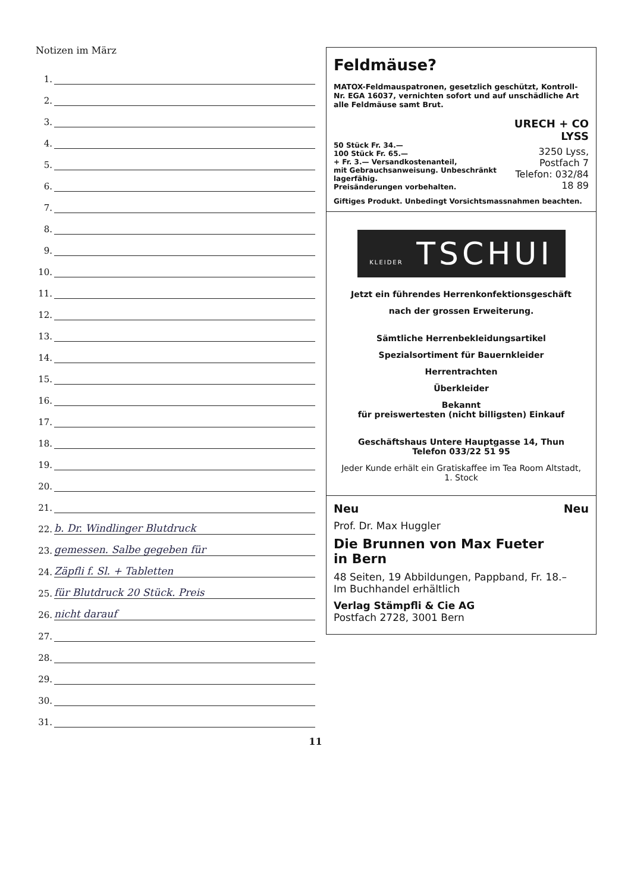Notizen im März
1.
2.
3.
4.
5.
6.
7.
8.
9.
10.
11.
12.
13.
14.
15.
16.
17.
18.
19.
20.
21.
22.
b. Dr. Windlinger Blutdruck
23.
gemessen. Salbe gegeben für
24.
Zäpfli f. Sl. + Tabletten
25.
für Blutdruck 20 Stück. Preis
26.
nicht darauf
27.
28.
29.
30.
31.
Feldmäuse?
MATOX-Feldmauspatronen, gesetzlich geschützt, Kontroll-Nr. EGA 16037, vernichten sofort und auf unschädliche Art alle Feldmäuse samt Brut.
50 Stück Fr. 34.—
100 Stück Fr. 65.—
+ Fr. 3.— Versandkostenanteil,
mit Gebrauchsanweisung. Unbeschränkt lagerfähig.
Preisänderungen vorbehalten.
URECH + CO
LYSS
3250 Lyss, Postfach 7
Telefon: 032/84 18 89
Giftiges Produkt. Unbedingt Vorsichtsmassnahmen beachten.
KLEIDER TSCHUI
Jetzt ein führendes Herrenkonfektionsgeschäft
nach der grossen Erweiterung.
Sämtliche Herrenbekleidungsartikel
Spezialsortiment für Bauernkleider
Herrentrachten
Überkleider
Bekannt
für preiswertesten (nicht billigsten) Einkauf
Geschäftshaus Untere Hauptgasse 14, Thun
Telefon 033/22 51 95
Jeder Kunde erhält ein Gratiskaffee im Tea Room Altstadt,
1. Stock
Neu Neu
Prof. Dr. Max Huggler
Die Brunnen von Max Fueter
in Bern
48 Seiten, 19 Abbildungen, Pappband, Fr. 18.–
Im Buchhandel erhältlich
Verlag Stämpfli & Cie AG
Postfach 2728, 3001 Bern
11